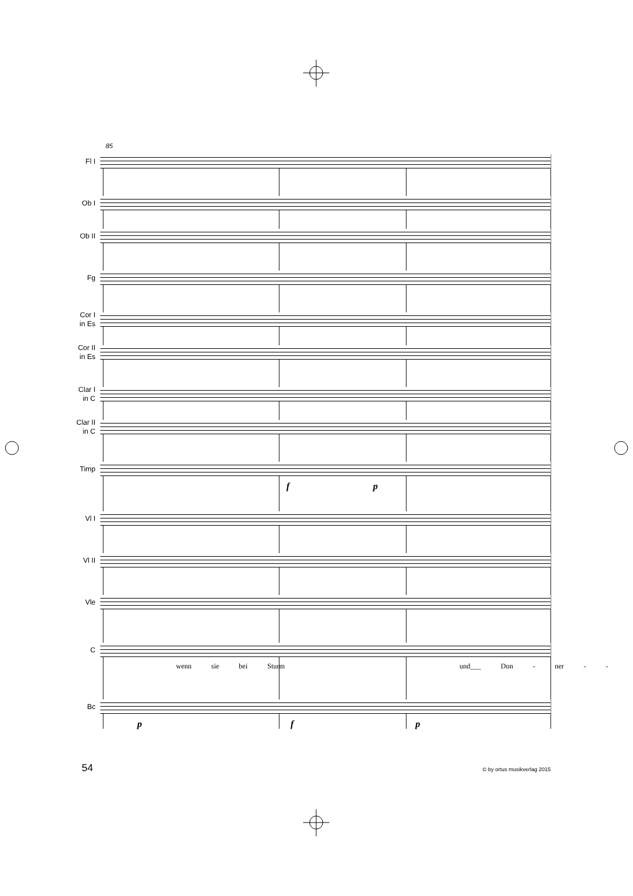85
Fl I
Ob I
Ob II
Fg
Cor I
in Es
Cor II
in Es
Clar I
in C
Clar II
in C
Timp
f p
Vl I
Vl II
Vle
C
wenn sie bei Sturm und___ Don - ner - -
Bc
p f p
54 © by ortus musikverlag 2015